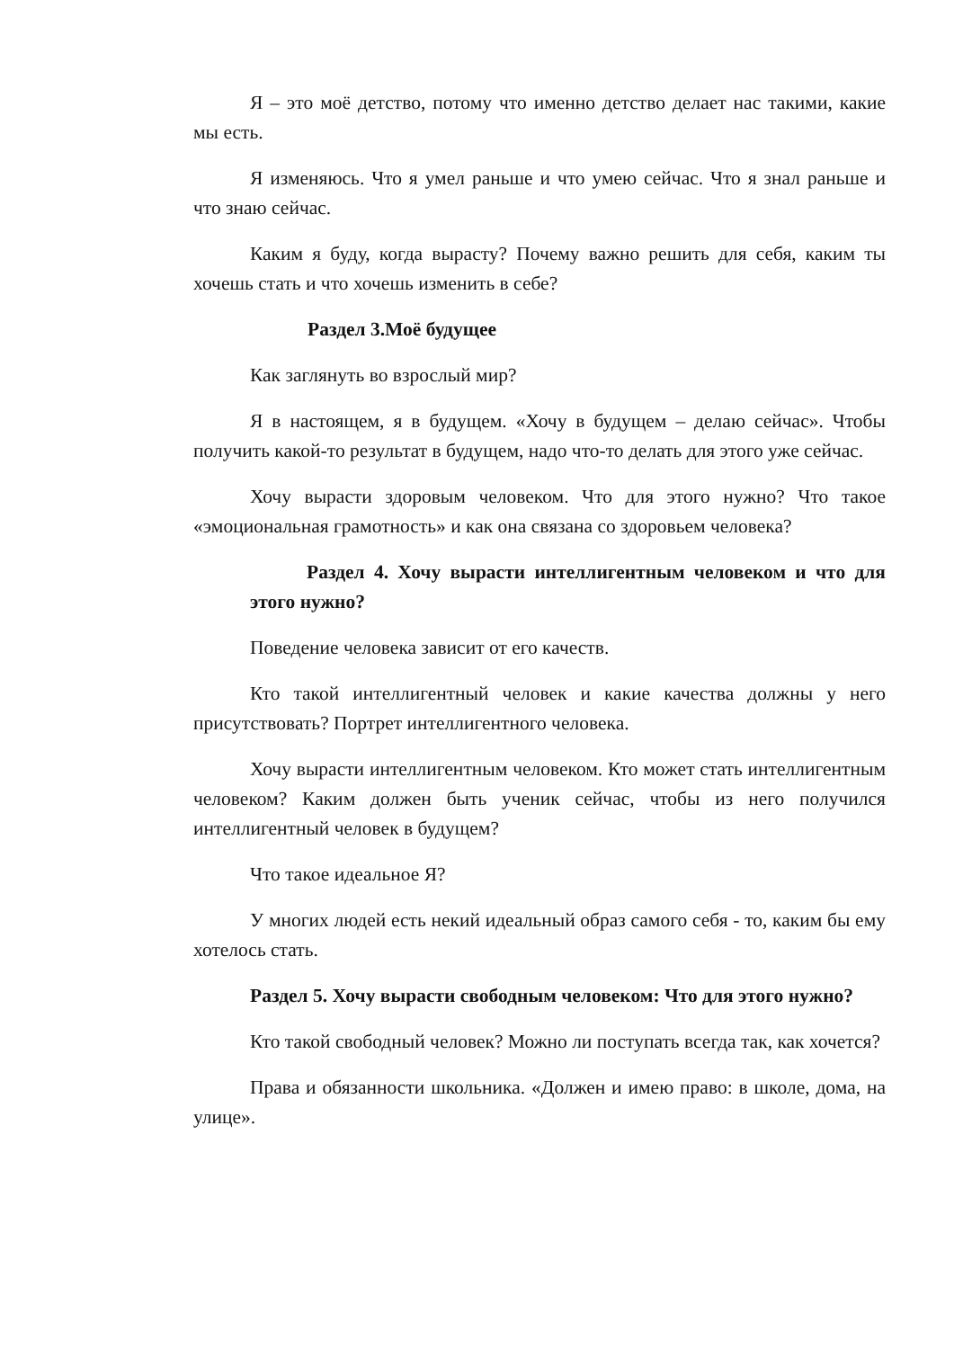Я – это моё детство, потому что именно детство делает нас такими, какие мы есть.
Я изменяюсь. Что я умел раньше и что умею сейчас. Что я знал раньше и что знаю сейчас.
Каким я буду, когда вырасту? Почему важно решить для себя, каким ты хочешь стать и что хочешь изменить в себе?
Раздел 3.Моё будущее
Как заглянуть во взрослый мир?
Я в настоящем, я в будущем. «Хочу в будущем – делаю сейчас». Чтобы получить какой-то результат в будущем, надо что-то делать для этого уже сейчас.
Хочу вырасти здоровым человеком. Что для этого нужно? Что такое «эмоциональная грамотность» и как она связана со здоровьем человека?
Раздел 4. Хочу вырасти интеллигентным человеком и что для этого нужно?
Поведение человека зависит от его качеств.
Кто такой интеллигентный человек и какие качества должны у него присутствовать? Портрет интеллигентного человека.
Хочу вырасти интеллигентным человеком. Кто может стать интеллигентным человеком? Каким должен быть ученик сейчас, чтобы из него получился интеллигентный человек в будущем?
Что такое идеальное Я?
У многих людей есть некий идеальный образ самого себя - то, каким бы ему хотелось стать.
Раздел 5. Хочу вырасти свободным человеком: Что для этого нужно?
Кто такой свободный человек? Можно ли поступать всегда так, как хочется?
Права и обязанности школьника. «Должен и имею право: в школе, дома, на улице».